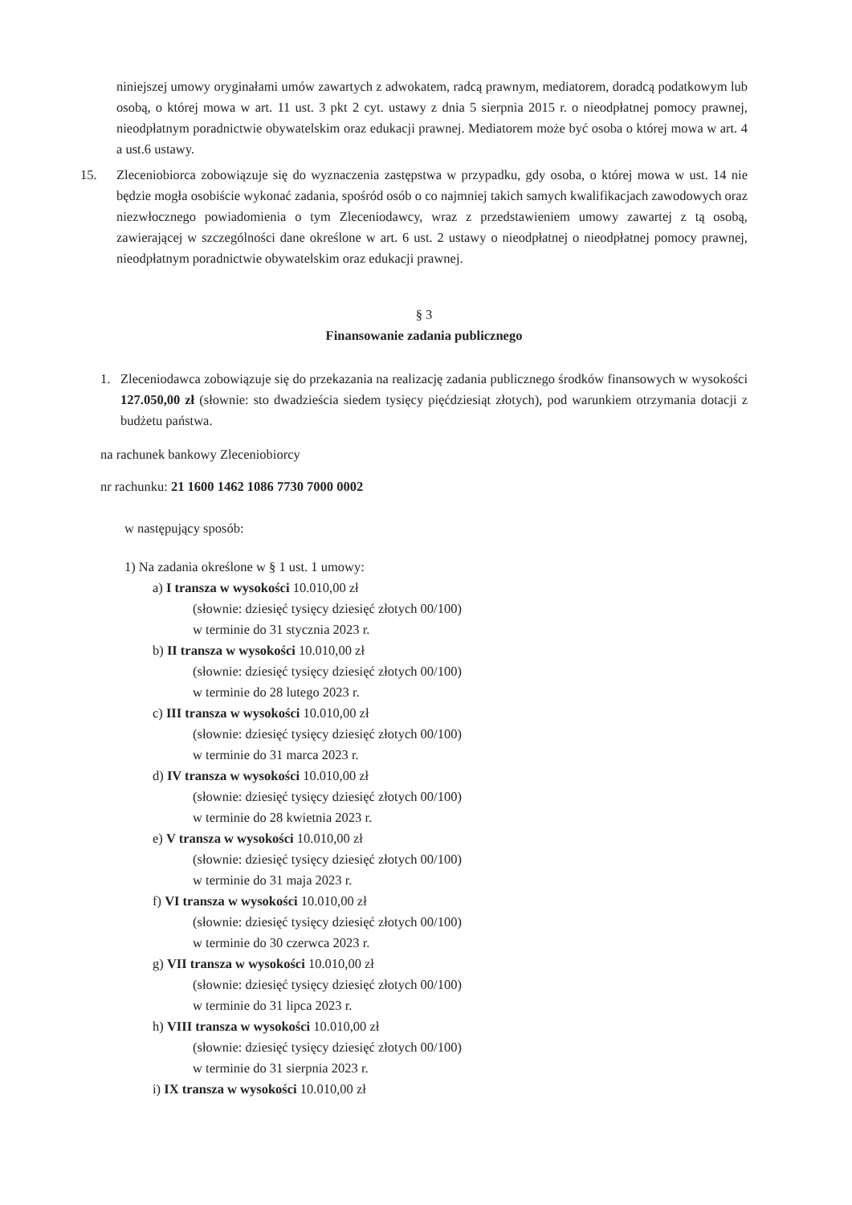niniejszej umowy oryginałami umów zawartych z adwokatem, radcą prawnym, mediatorem, doradcą podatkowym lub osobą, o której mowa w art. 11 ust. 3 pkt 2 cyt. ustawy z dnia 5 sierpnia 2015 r. o nieodpłatnej pomocy prawnej, nieodpłatnym poradnictwie obywatelskim oraz edukacji prawnej. Mediatorem może być osoba o której mowa w art. 4 a ust.6 ustawy.
15. Zleceniobiorca zobowiązuje się do wyznaczenia zastępstwa w przypadku, gdy osoba, o której mowa w ust. 14 nie będzie mogła osobiście wykonać zadania, spośród osób o co najmniej takich samych kwalifikacjach zawodowych oraz niezwłocznego powiadomienia o tym Zleceniodawcy, wraz z przedstawieniem umowy zawartej z tą osobą, zawierającej w szczególności dane określone w art. 6 ust. 2 ustawy o nieodpłatnej o nieodpłatnej pomocy prawnej, nieodpłatnym poradnictwie obywatelskim oraz edukacji prawnej.
§ 3
Finansowanie zadania publicznego
1. Zleceniodawca zobowiązuje się do przekazania na realizację zadania publicznego środków finansowych w wysokości 127.050,00 zł (słownie: sto dwadzieścia siedem tysięcy pięćdziesiąt złotych), pod warunkiem otrzymania dotacji z budżetu państwa.
na rachunek bankowy Zleceniobiorcy
nr rachunku: 21 1600 1462 1086 7730 7000 0002
w następujący sposób:
1) Na zadania określone w § 1 ust. 1 umowy:
a) I transza w wysokości 10.010,00 zł
(słownie: dziesięć tysięcy dziesięć złotych 00/100)
w terminie do 31 stycznia 2023 r.
b) II transza w wysokości 10.010,00 zł
(słownie: dziesięć tysięcy dziesięć złotych 00/100)
w terminie do 28 lutego 2023 r.
c) III transza w wysokości 10.010,00 zł
(słownie: dziesięć tysięcy dziesięć złotych 00/100)
w terminie do 31 marca 2023 r.
d) IV transza w wysokości 10.010,00 zł
(słownie: dziesięć tysięcy dziesięć złotych 00/100)
w terminie do 28 kwietnia 2023 r.
e) V transza w wysokości 10.010,00 zł
(słownie: dziesięć tysięcy dziesięć złotych 00/100)
w terminie do 31 maja 2023 r.
f) VI transza w wysokości 10.010,00 zł
(słownie: dziesięć tysięcy dziesięć złotych 00/100)
w terminie do 30 czerwca 2023 r.
g) VII transza w wysokości 10.010,00 zł
(słownie: dziesięć tysięcy dziesięć złotych 00/100)
w terminie do 31 lipca 2023 r.
h) VIII transza w wysokości 10.010,00 zł
(słownie: dziesięć tysięcy dziesięć złotych 00/100)
w terminie do 31 sierpnia 2023 r.
i) IX transza w wysokości 10.010,00 zł